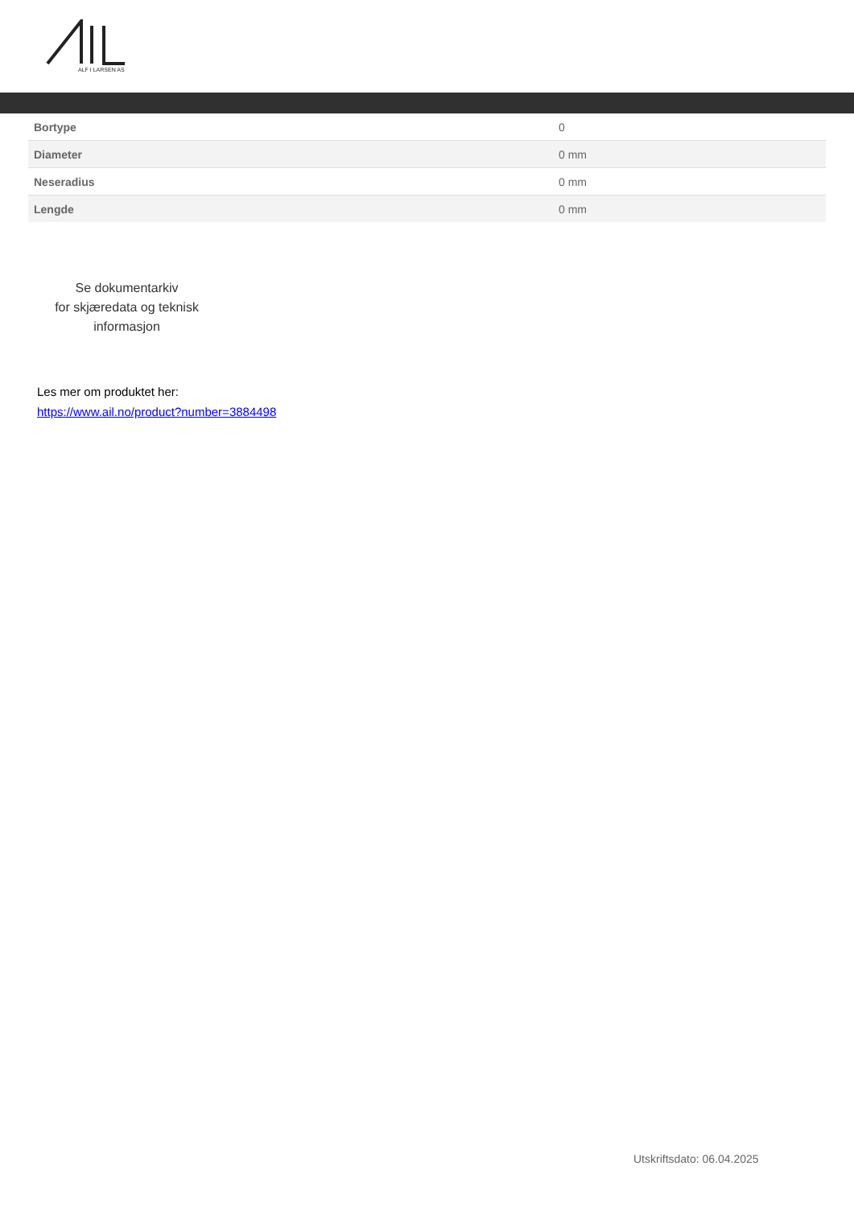ALF I LARSEN AS
| Bortype | 0 |
| Diameter | 0 mm |
| Neseradius | 0 mm |
| Lengde | 0 mm |
Se dokumentarkiv
for skjæredata og teknisk
informasjon
Les mer om produktet her:
https://www.ail.no/product?number=3884498
Utskriftsdato: 06.04.2025